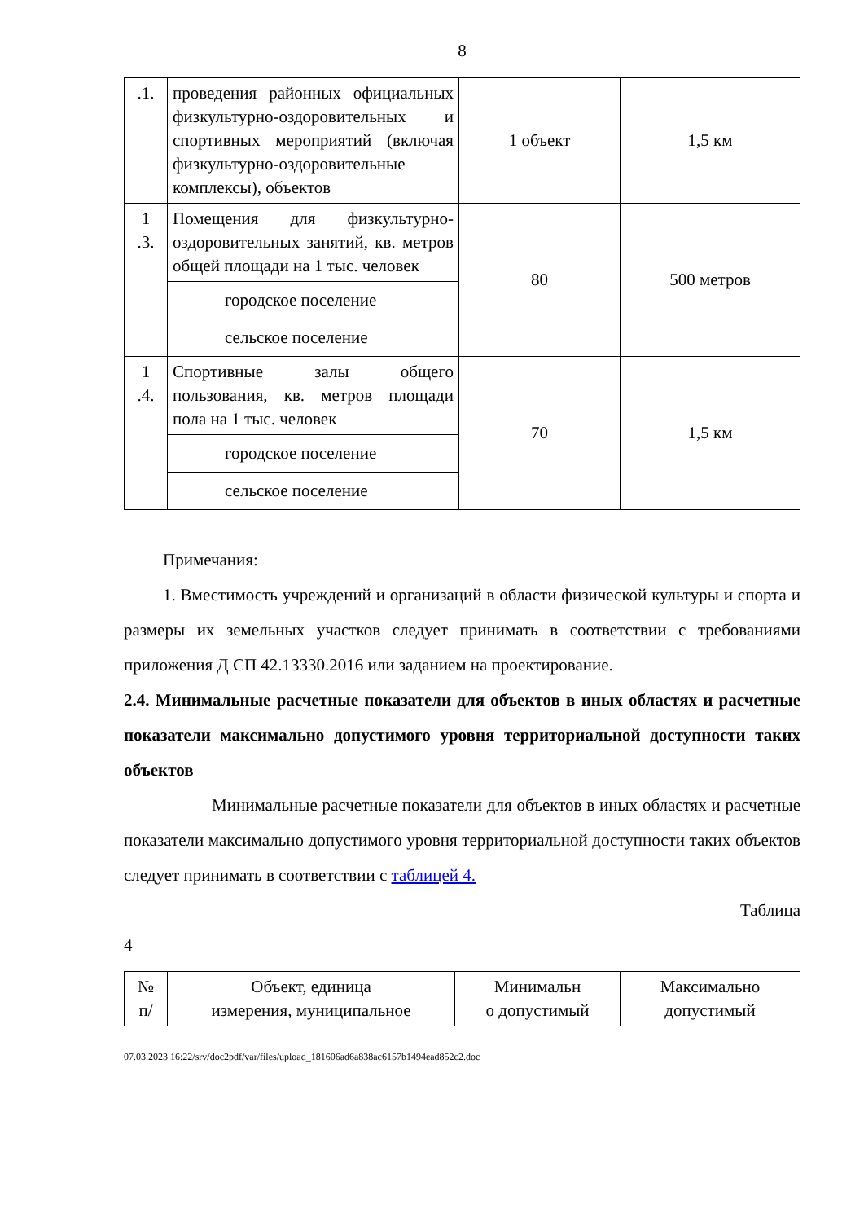8
| .1. | проведения районных официальных физкультурно-оздоровительных и спортивных мероприятий (включая физкультурно-оздоровительные комплексы), объектов | 1 объект | 1,5 км |
| 1 .3. | Помещения для физкультурно-оздоровительных занятий, кв. метров общей площади на 1 тыс. человек | 80 | 500 метров |
| | городское поселение | | |
| | сельское поселение | | |
| 1 .4. | Спортивные залы общего пользования, кв. метров площади пола на 1 тыс. человек | 70 | 1,5 км |
| | городское поселение | | |
| | сельское поселение | | |
Примечания:
1. Вместимость учреждений и организаций в области физической культуры и спорта и размеры их земельных участков следует принимать в соответствии с требованиями приложения Д СП 42.13330.2016 или заданием на проектирование.
2.4. Минимальные расчетные показатели для объектов в иных областях и расчетные показатели максимально допустимого уровня территориальной доступности таких объектов
Минимальные расчетные показатели для объектов в иных областях и расчетные показатели максимально допустимого уровня территориальной доступности таких объектов следует принимать в соответствии с таблицей 4.
Таблица
4
| № п/ | Объект, единица измерения, муниципальное | Минимальн о допустимый | Максимально допустимый |
07.03.2023 16:22/srv/doc2pdf/var/files/upload_181606ad6a838ac6157b1494ead852c2.doc